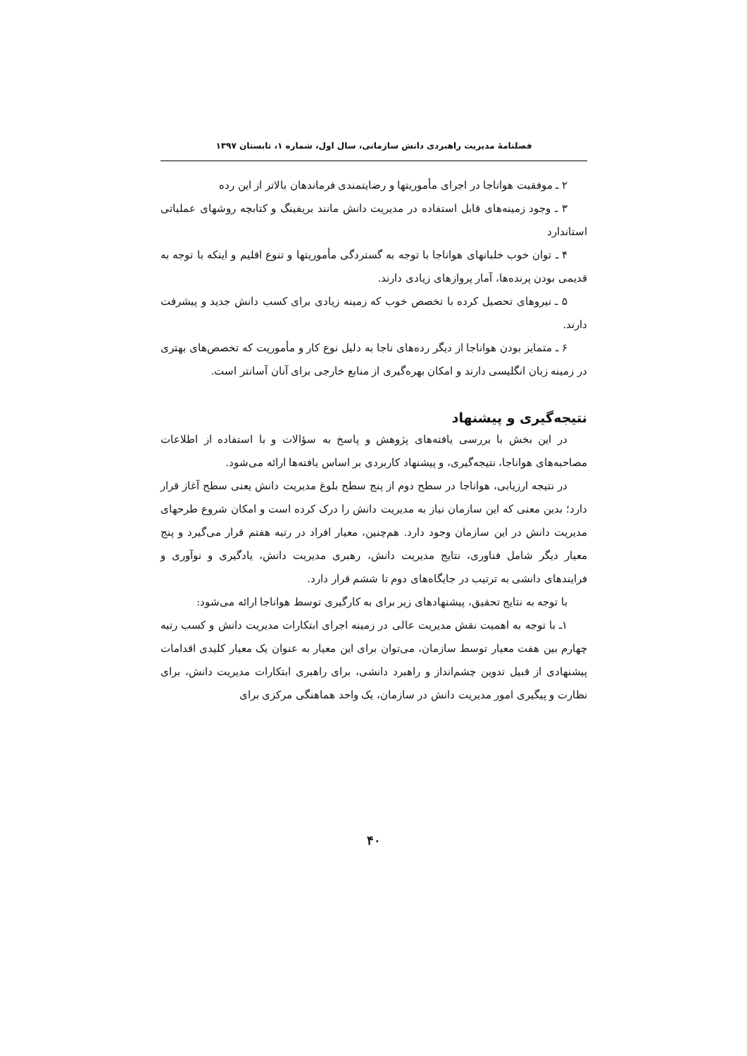فصلنامهٔ مدیریت راهبردی دانش سازمانی، سال اول، شماره ۱، تابستان ۱۳۹۷
۲ ـ موفقیت هواناجا در اجرای مأموریتها و رضایتمندی فرماندهان بالاتر از این رده
۳ ـ وجود زمینه‌های قابل استفاده در مدیریت دانش مانند بریفینگ و کتابچه روشهای عملیاتی استاندارد
۴ ـ توان خوب خلبانهای هواناجا با توجه به گستردگی مأموریتها و تنوع اقلیم و اینکه با توجه به قدیمی بودن پرنده‌ها، آمار پروازهای زیادی دارند.
۵ ـ نیروهای تحصیل کرده با تخصص خوب که زمینه زیادی برای کسب دانش جدید و پیشرفت دارند.
۶ ـ متمایز بودن هواناجا از دیگر رده‌های ناجا به دلیل نوع کار و مأموریت که تخصص‌های بهتری در زمینه زبان انگلیسی دارند و امکان بهره‌گیری از منابع خارجی برای آنان آسانتر است.
نتیجه‌گیری و پیشنهاد
در این بخش با بررسی یافته‌های پژوهش و پاسخ به سؤالات و با استفاده از اطلاعات مصاحبه‌های هواناجا، نتیجه‌گیری، و پیشنهاد کاربردی بر اساس یافته‌ها ارائه می‌شود.
در نتیجه ارزیابی، هواناجا در سطح دوم از پنج سطح بلوغ مدیریت دانش یعنی سطح آغاز قرار دارد؛ بدین معنی که این سازمان نیاز به مدیریت دانش را درک کرده است و امکان شروع طرحهای مدیریت دانش در این سازمان وجود دارد. هم‌چنین، معیار افراد در رتبه هفتم قرار می‌گیرد و پنج معیار دیگر شامل فناوری، نتایج مدیریت دانش، رهبری مدیریت دانش، یادگیری و نوآوری و فرایندهای دانشی به ترتیب در جایگاه‌های دوم تا ششم قرار دارد.
با توجه به نتایج تحقیق، پیشنهادهای زیر برای به کارگیری توسط هواناجا ارائه می‌شود:
۱ـ با توجه به اهمیت نقش مدیریت عالی در زمینه اجرای ابتکارات مدیریت دانش و کسب رتبه چهارم بین هفت معیار توسط سازمان، می‌توان برای این معیار به عنوان یک معیار کلیدی اقدامات پیشنهادی از قبیل تدوین چشم‌انداز و راهبرد دانشی، برای راهبری ابتکارات مدیریت دانش، برای نظارت و پیگیری امور مدیریت دانش در سازمان، یک واحد هماهنگی مرکزی برای
۴۰